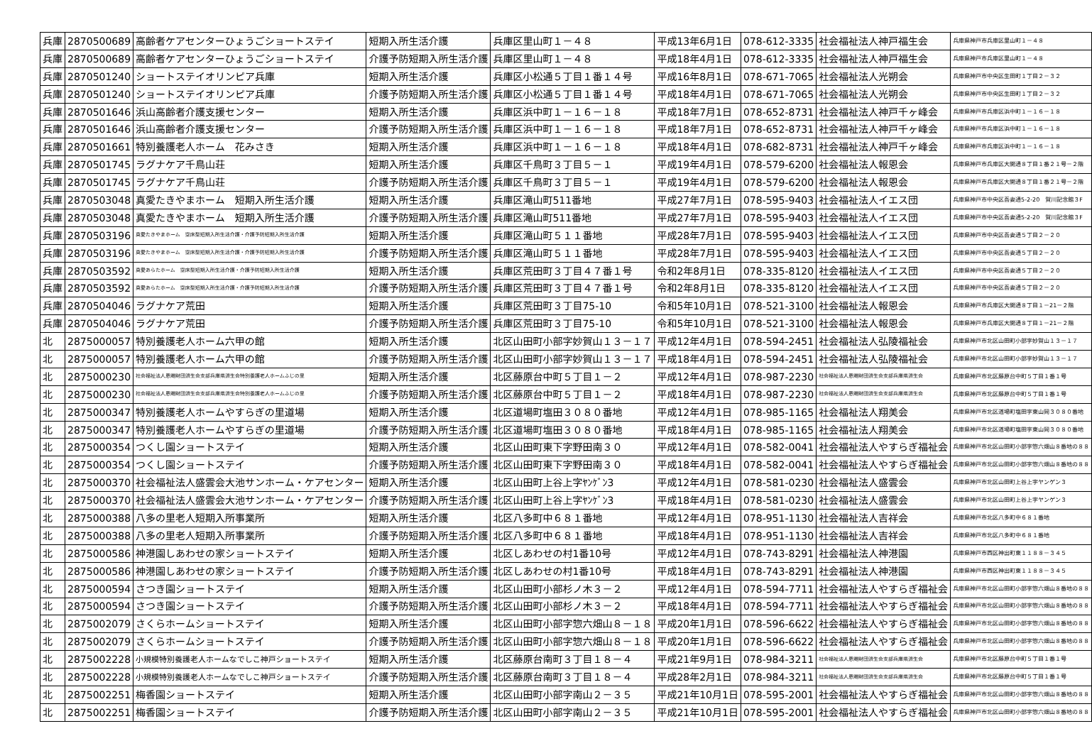| 兵庫 | 2870500689 | 高齢者ケアセンターひょうごショートステイ | 短期入所生活介護 | 兵庫区里山町１－４８ | 平成13年6月1日 | 078-612-3335 | 社会福祉法人神戸福生会 | 兵庫県神戸市兵庫区里山町１－４８ |
| 兵庫 | 2870500689 | 高齢者ケアセンターひょうごショートステイ | 介護予防短期入所生活介護 | 兵庫区里山町１－４８ | 平成18年4月1日 | 078-612-3335 | 社会福祉法人神戸福生会 | 兵庫県神戸市兵庫区里山町１－４８ |
| 兵庫 | 2870501240 | ショートステイオリンピア兵庫 | 短期入所生活介護 | 兵庫区小松通５丁目１番１４号 | 平成16年8月1日 | 078-671-7065 | 社会福祉法人光朔会 | 兵庫県神戸市中央区生田町１丁目２－３２ |
| 兵庫 | 2870501240 | ショートステイオリンピア兵庫 | 介護予防短期入所生活介護 | 兵庫区小松通５丁目１番１４号 | 平成18年4月1日 | 078-671-7065 | 社会福祉法人光朔会 | 兵庫県神戸市中央区生田町１丁目２－３２ |
| 兵庫 | 2870501646 | 浜山高齢者介護支援センター | 短期入所生活介護 | 兵庫区浜中町１－１６－１８ | 平成18年7月1日 | 078-652-8731 | 社会福祉法人神戸千ヶ峰会 | 兵庫県神戸市兵庫区浜中町１－１６－１８ |
| 兵庫 | 2870501646 | 浜山高齢者介護支援センター | 介護予防短期入所生活介護 | 兵庫区浜中町１－１６－１８ | 平成18年7月1日 | 078-652-8731 | 社会福祉法人神戸千ヶ峰会 | 兵庫県神戸市兵庫区浜中町１－１６－１８ |
| 兵庫 | 2870501661 | 特別養護老人ホーム 花みさき | 短期入所生活介護 | 兵庫区浜中町１－１６－１８ | 平成18年4月1日 | 078-682-8731 | 社会福祉法人神戸千ヶ峰会 | 兵庫県神戸市兵庫区浜中町１－１６－１８ |
| 兵庫 | 2870501745 | ラグナケア千鳥山荘 | 短期入所生活介護 | 兵庫区千鳥町３丁目５－１ | 平成19年4月1日 | 078-579-6200 | 社会福祉法人報恩会 | 兵庫県神戸市兵庫区大開通８丁目１番２１号－２階 |
| 兵庫 | 2870501745 | ラグナケア千鳥山荘 | 介護予防短期入所生活介護 | 兵庫区千鳥町３丁目５－１ | 平成19年4月1日 | 078-579-6200 | 社会福祉法人報恩会 | 兵庫県神戸市兵庫区大開通８丁目１番２１号－２階 |
| 兵庫 | 2870503048 | 真愛たきやまホーム 短期入所生活介護 | 短期入所生活介護 | 兵庫区滝山町511番地 | 平成27年7月1日 | 078-595-9403 | 社会福祉法人イエス団 | 兵庫県神戸市中央区吾妻通5-2-20 賀川記念館３F |
| 兵庫 | 2870503048 | 真愛たきやまホーム 短期入所生活介護 | 介護予防短期入所生活介護 | 兵庫区滝山町511番地 | 平成27年7月1日 | 078-595-9403 | 社会福祉法人イエス団 | 兵庫県神戸市中央区吾妻通5-2-20 賀川記念館３F |
| 兵庫 | 2870503196 | 真愛たきやまホーム 空床型短期入所生活介護・介護予防短期入所生活介護 | 短期入所生活介護 | 兵庫区滝山町５１１番地 | 平成28年7月1日 | 078-595-9403 | 社会福祉法人イエス団 | 兵庫県神戸市中央区吾妻通５丁目２－２０ |
| 兵庫 | 2870503196 | 真愛たきやまホーム 空床型短期入所生活介護・介護予防短期入所生活介護 | 介護予防短期入所生活介護 | 兵庫区滝山町５１１番地 | 平成28年7月1日 | 078-595-9403 | 社会福祉法人イエス団 | 兵庫県神戸市中央区吾妻通５丁目２－２０ |
| 兵庫 | 2870503592 | 真愛あらたホーム 空床型短期入所生活介護・介護予防短期入所生活介護 | 短期入所生活介護 | 兵庫区荒田町３丁目４７番１号 | 令和2年8月1日 | 078-335-8120 | 社会福祉法人イエス団 | 兵庫県神戸市中央区吾妻通５丁目２－２０ |
| 兵庫 | 2870503592 | 真愛あらたホーム 空床型短期入所生活介護・介護予防短期入所生活介護 | 介護予防短期入所生活介護 | 兵庫区荒田町３丁目４７番１号 | 令和2年8月1日 | 078-335-8120 | 社会福祉法人イエス団 | 兵庫県神戸市中央区吾妻通５丁目２－２０ |
| 兵庫 | 2870504046 | ラグナケア荒田 | 短期入所生活介護 | 兵庫区荒田町３丁目75-10 | 令和5年10月1日 | 078-521-3100 | 社会福祉法人報恩会 | 兵庫県神戸市兵庫区大開通８丁目１－21－２階 |
| 兵庫 | 2870504046 | ラグナケア荒田 | 介護予防短期入所生活介護 | 兵庫区荒田町３丁目75-10 | 令和5年10月1日 | 078-521-3100 | 社会福祉法人報恩会 | 兵庫県神戸市兵庫区大開通８丁目１－21－２階 |
| 北 | 2875000057 | 特別養護老人ホーム六甲の館 | 短期入所生活介護 | 北区山田町小部字妙賀山１３－１７ | 平成12年4月1日 | 078-594-2451 | 社会福祉法人弘陵福祉会 | 兵庫県神戸市北区山田町小部字妙賀山１３－１７ |
| 北 | 2875000057 | 特別養護老人ホーム六甲の館 | 介護予防短期入所生活介護 | 北区山田町小部字妙賀山１３－１７ | 平成18年4月1日 | 078-594-2451 | 社会福祉法人弘陵福祉会 | 兵庫県神戸市北区山田町小部字妙賀山１３－１７ |
| 北 | 2875000230 | 社会福祉法人恩賜財団済生会支部兵庫県済生会特別養護老人ホームふじの里 | 短期入所生活介護 | 北区藤原台中町５丁目１－２ | 平成12年4月1日 | 078-987-2230 | 社会福祉法人恩賜財団済生会支部兵庫県済生会 | 兵庫県神戸市北区藤原台中町５丁目１番１号 |
| 北 | 2875000230 | 社会福祉法人恩賜財団済生会支部兵庫県済生会特別養護老人ホームふじの里 | 介護予防短期入所生活介護 | 北区藤原台中町５丁目１－２ | 平成18年4月1日 | 078-987-2230 | 社会福祉法人恩賜財団済生会支部兵庫県済生会 | 兵庫県神戸市北区藤原台中町５丁目１番１号 |
| 北 | 2875000347 | 特別養護老人ホームやすらぎの里道場 | 短期入所生活介護 | 北区道場町塩田３０８０番地 | 平成12年4月1日 | 078-985-1165 | 社会福祉法人翔美会 | 兵庫県神戸市北区道場町塩田字東山岡３０８０番地 |
| 北 | 2875000347 | 特別養護老人ホームやすらぎの里道場 | 介護予防短期入所生活介護 | 北区道場町塩田３０８０番地 | 平成18年4月1日 | 078-985-1165 | 社会福祉法人翔美会 | 兵庫県神戸市北区道場町塩田字東山岡３０８０番地 |
| 北 | 2875000354 | つくし園ショートステイ | 短期入所生活介護 | 北区山田町東下字野田南３０ | 平成12年4月1日 | 078-582-0041 | 社会福祉法人やすらぎ福祉会 | 兵庫県神戸市北区山田町小部字惣六畑山８番地の８８ |
| 北 | 2875000354 | つくし園ショートステイ | 介護予防短期入所生活介護 | 北区山田町東下字野田南３０ | 平成18年4月1日 | 078-582-0041 | 社会福祉法人やすらぎ福祉会 | 兵庫県神戸市北区山田町小部字惣六畑山８番地の８８ |
| 北 | 2875000370 | 社会福祉法人盛雲会大池サンホーム・ケアセンター | 短期入所生活介護 | 北区山田町上谷上字ﾔﾝｹﾞﾝ3 | 平成12年4月1日 | 078-581-0230 | 社会福祉法人盛雲会 | 兵庫県神戸市北区山田町上谷上字ヤンゲン３ |
| 北 | 2875000370 | 社会福祉法人盛雲会大池サンホーム・ケアセンター | 介護予防短期入所生活介護 | 北区山田町上谷上字ﾔﾝｹﾞﾝ3 | 平成18年4月1日 | 078-581-0230 | 社会福祉法人盛雲会 | 兵庫県神戸市北区山田町上谷上字ヤンゲン３ |
| 北 | 2875000388 | 八多の里老人短期入所事業所 | 短期入所生活介護 | 北区八多町中６８１番地 | 平成12年4月1日 | 078-951-1130 | 社会福祉法人吉祥会 | 兵庫県神戸市北区八多町中６８１番地 |
| 北 | 2875000388 | 八多の里老人短期入所事業所 | 介護予防短期入所生活介護 | 北区八多町中６８１番地 | 平成18年4月1日 | 078-951-1130 | 社会福祉法人吉祥会 | 兵庫県神戸市北区八多町中６８１番地 |
| 北 | 2875000586 | 神港園しあわせの家ショートステイ | 短期入所生活介護 | 北区しあわせの村1番10号 | 平成12年4月1日 | 078-743-8291 | 社会福祉法人神港園 | 兵庫県神戸市西区神出町東１１８８－３４５ |
| 北 | 2875000586 | 神港園しあわせの家ショートステイ | 介護予防短期入所生活介護 | 北区しあわせの村1番10号 | 平成18年4月1日 | 078-743-8291 | 社会福祉法人神港園 | 兵庫県神戸市西区神出町東１１８８－３４５ |
| 北 | 2875000594 | さつき園ショートステイ | 短期入所生活介護 | 北区山田町小部杉ノ木３－２ | 平成12年4月1日 | 078-594-7711 | 社会福祉法人やすらぎ福祉会 | 兵庫県神戸市北区山田町小部字惣六畑山８番地の８８ |
| 北 | 2875000594 | さつき園ショートステイ | 介護予防短期入所生活介護 | 北区山田町小部杉ノ木３－２ | 平成18年4月1日 | 078-594-7711 | 社会福祉法人やすらぎ福祉会 | 兵庫県神戸市北区山田町小部字惣六畑山８番地の８８ |
| 北 | 2875002079 | さくらホームショートステイ | 短期入所生活介護 | 北区山田町小部字惣六畑山８－１８ | 平成20年1月1日 | 078-596-6622 | 社会福祉法人やすらぎ福祉会 | 兵庫県神戸市北区山田町小部字惣六畑山８番地の８８ |
| 北 | 2875002079 | さくらホームショートステイ | 介護予防短期入所生活介護 | 北区山田町小部字惣六畑山８－１８ | 平成20年1月1日 | 078-596-6622 | 社会福祉法人やすらぎ福祉会 | 兵庫県神戸市北区山田町小部字惣六畑山８番地の８８ |
| 北 | 2875002228 | 小規模特別養護老人ホームなでしこ神戸ショートステイ | 短期入所生活介護 | 北区藤原台南町３丁目１８－４ | 平成21年9月1日 | 078-984-3211 | 社会福祉法人恩賜財団済生会支部兵庫県済生会 | 兵庫県神戸市北区藤原台中町５丁目１番１号 |
| 北 | 2875002228 | 小規模特別養護老人ホームなでしこ神戸ショートステイ | 介護予防短期入所生活介護 | 北区藤原台南町３丁目１８－４ | 平成28年2月1日 | 078-984-3211 | 社会福祉法人恩賜財団済生会支部兵庫県済生会 | 兵庫県神戸市北区藤原台中町５丁目１番１号 |
| 北 | 2875002251 | 梅香園ショートステイ | 短期入所生活介護 | 北区山田町小部字南山２－３５ | 平成21年10月1日 | 078-595-2001 | 社会福祉法人やすらぎ福祉会 | 兵庫県神戸市北区山田町小部字惣六畑山８番地の８８ |
| 北 | 2875002251 | 梅香園ショートステイ | 介護予防短期入所生活介護 | 北区山田町小部字南山２－３５ | 平成21年10月1日 | 078-595-2001 | 社会福祉法人やすらぎ福祉会 | 兵庫県神戸市北区山田町小部字惣六畑山８番地の８８ |